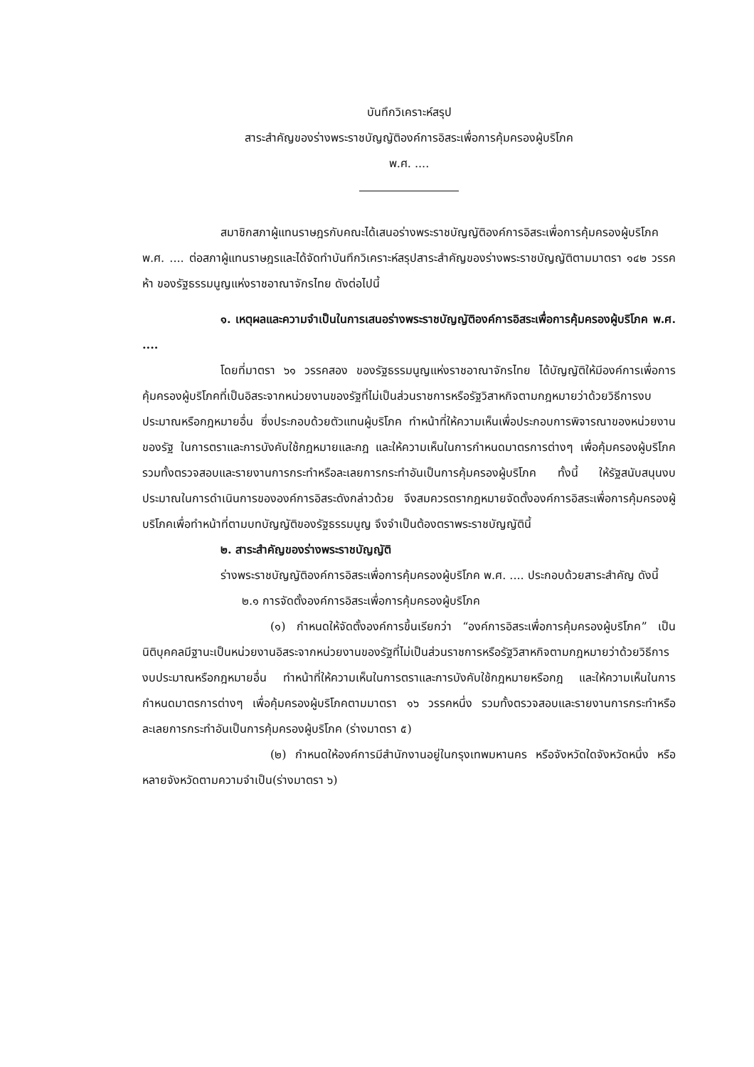บันทึกวิเคราะห์สรุป
สาระสำคัญของร่างพระราชบัญญัติองค์การอิสระเพื่อการคุ้มครองผู้บริโภค
พ.ศ. ....
สมาชิกสภาผู้แทนราษฎรกับคณะได้เสนอร่างพระราชบัญญัติองค์การอิสระเพื่อการคุ้มครองผู้บริโภค พ.ศ. .... ต่อสภาผู้แทนราษฎรและได้จัดทำบันทึกวิเคราะห์สรุปสาระสำคัญของร่างพระราชบัญญัติตามมาตรา ๑๔๒ วรรคห้า ของรัฐธรรมนูญแห่งราชอาณาจักรไทย ดังต่อไปนี้
๑. เหตุผลและความจำเป็นในการเสนอร่างพระราชบัญญัติองค์การอิสระเพื่อการคุ้มครองผู้บริโภค พ.ศ. ....
โดยที่มาตรา ๖๑ วรรคสอง ของรัฐธรรมนูญแห่งราชอาณาจักรไทย ได้บัญญัติให้มีองค์การเพื่อการคุ้มครองผู้บริโภคที่เป็นอิสระจากหน่วยงานของรัฐที่ไม่เป็นส่วนราชการหรือรัฐวิสาหกิจตามกฎหมายว่าด้วยวิธีการงบประมาณหรือกฎหมายอื่น ซึ่งประกอบด้วยตัวแทนผู้บริโภค ทำหน้าที่ให้ความเห็นเพื่อประกอบการพิจารณาของหน่วยงานของรัฐ ในการตราและการบังคับใช้กฎหมายและกฎ และให้ความเห็นในการกำหนดมาตรการต่างๆ เพื่อคุ้มครองผู้บริโภค รวมทั้งตรวจสอบและรายงานการกระทำหรือละเลยการกระทำอันเป็นการคุ้มครองผู้บริโภค ทั้งนี้ ให้รัฐสนับสนุนงบประมาณในการดำเนินการขององค์การอิสระดังกล่าวด้วย จึงสมควรตรากฎหมายจัดตั้งองค์การอิสระเพื่อการคุ้มครองผู้บริโภคเพื่อทำหน้าที่ตามบทบัญญัติของรัฐธรรมนูญ จึงจำเป็นต้องตราพระราชบัญญัตินี้
๒. สาระสำคัญของร่างพระราชบัญญัติ
ร่างพระราชบัญญัติองค์การอิสระเพื่อการคุ้มครองผู้บริโภค พ.ศ. .... ประกอบด้วยสาระสำคัญ ดังนี้
๒.๑ การจัดตั้งองค์การอิสระเพื่อการคุ้มครองผู้บริโภค
(๑) กำหนดให้จัดตั้งองค์การขึ้นเรียกว่า “องค์การอิสระเพื่อการคุ้มครองผู้บริโภค” เป็นนิติบุคคลมีฐานะเป็นหน่วยงานอิสระจากหน่วยงานของรัฐที่ไม่เป็นส่วนราชการหรือรัฐวิสาหกิจตามกฎหมายว่าด้วยวิธีการงบประมาณหรือกฎหมายอื่น ทำหน้าที่ให้ความเห็นในการตราและการบังคับใช้กฎหมายหรือกฎ และให้ความเห็นในการกำหนดมาตรการต่างๆ เพื่อคุ้มครองผู้บริโภคตามมาตรา ๑๖ วรรคหนึ่ง รวมทั้งตรวจสอบและรายงานการกระทำหรือละเลยการกระทำอันเป็นการคุ้มครองผู้บริโภค (ร่างมาตรา ๕)
(๒) กำหนดให้องค์การมีสำนักงานอยู่ในกรุงเทพมหานคร หรือจังหวัดใดจังหวัดหนึ่ง หรือหลายจังหวัดตามความจำเป็น(ร่างมาตรา ๖)